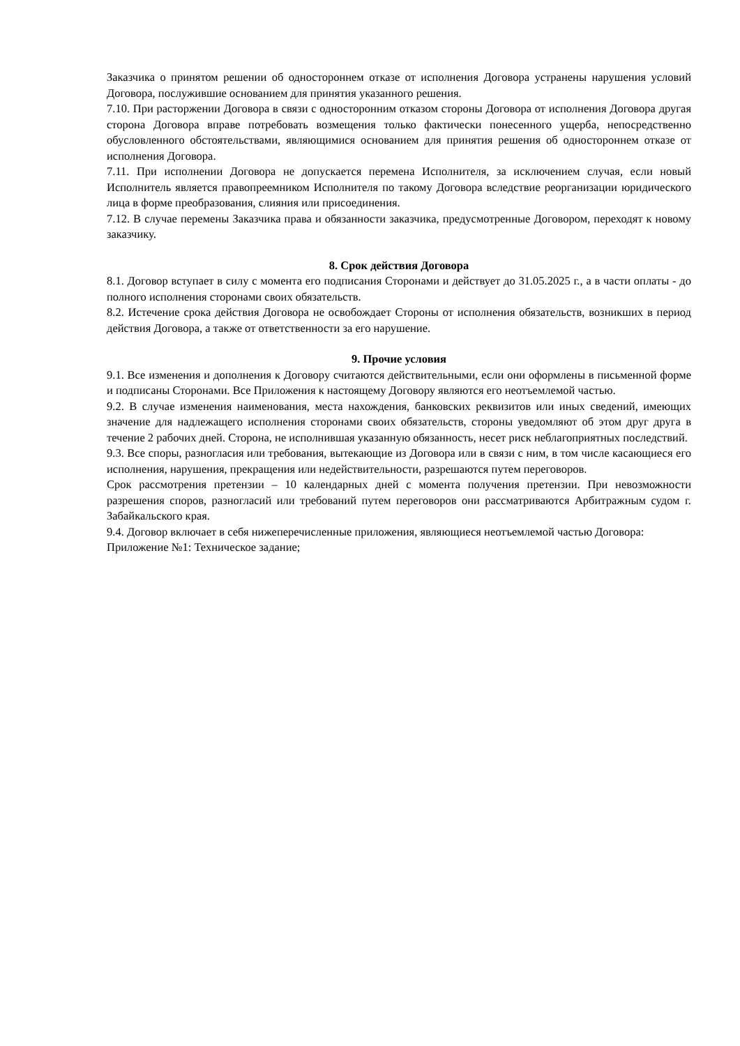Заказчика о принятом решении об одностороннем отказе от исполнения Договора устранены нарушения условий Договора, послужившие основанием для принятия указанного решения.
7.10. При расторжении Договора в связи с односторонним отказом стороны Договора от исполнения Договора другая сторона Договора вправе потребовать возмещения только фактически понесенного ущерба, непосредственно обусловленного обстоятельствами, являющимися основанием для принятия решения об одностороннем отказе от исполнения Договора.
7.11. При исполнении Договора не допускается перемена Исполнителя, за исключением случая, если новый Исполнитель является правопреемником Исполнителя по такому Договора вследствие реорганизации юридического лица в форме преобразования, слияния или присоединения.
7.12. В случае перемены Заказчика права и обязанности заказчика, предусмотренные Договором, переходят к новому заказчику.
8. Срок действия Договора
8.1. Договор вступает в силу с момента его подписания Сторонами и действует до 31.05.2025 г., а в части оплаты - до полного исполнения сторонами своих обязательств.
8.2. Истечение срока действия Договора не освобождает Стороны от исполнения обязательств, возникших в период действия Договора, а также от ответственности за его нарушение.
9. Прочие условия
9.1. Все изменения и дополнения к Договору считаются действительными, если они оформлены в письменной форме и подписаны Сторонами. Все Приложения к настоящему Договору являются его неотъемлемой частью.
9.2. В случае изменения наименования, места нахождения, банковских реквизитов или иных сведений, имеющих значение для надлежащего исполнения сторонами своих обязательств, стороны уведомляют об этом друг друга в течение 2 рабочих дней. Сторона, не исполнившая указанную обязанность, несет риск неблагоприятных последствий.
9.3. Все споры, разногласия или требования, вытекающие из Договора или в связи с ним, в том числе касающиеся его исполнения, нарушения, прекращения или недействительности, разрешаются путем переговоров.
Срок рассмотрения претензии – 10 календарных дней с момента получения претензии. При невозможности разрешения споров, разногласий или требований путем переговоров они рассматриваются Арбитражным судом г. Забайкальского края.
9.4. Договор включает в себя нижеперечисленные приложения, являющиеся неотъемлемой частью Договора:
Приложение №1: Техническое задание;